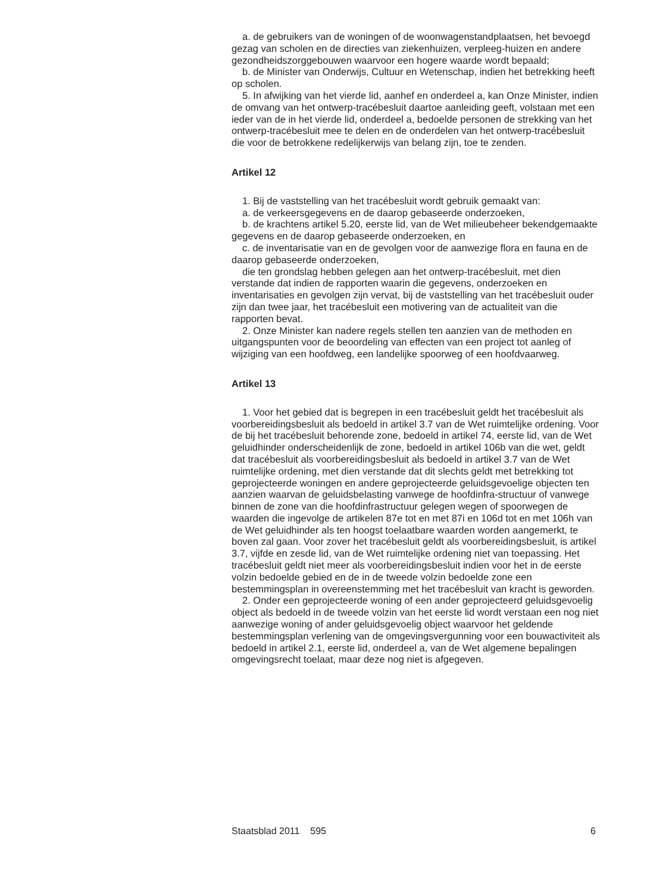a. de gebruikers van de woningen of de woonwagenstandplaatsen, het bevoegd gezag van scholen en de directies van ziekenhuizen, verpleeg-huizen en andere gezondheidszorggebouwen waarvoor een hogere waarde wordt bepaald;
b. de Minister van Onderwijs, Cultuur en Wetenschap, indien het betrekking heeft op scholen.
5. In afwijking van het vierde lid, aanhef en onderdeel a, kan Onze Minister, indien de omvang van het ontwerp-tracébesluit daartoe aanleiding geeft, volstaan met een ieder van de in het vierde lid, onderdeel a, bedoelde personen de strekking van het ontwerp-tracébesluit mee te delen en de onderdelen van het ontwerp-tracébesluit die voor de betrokkene redelijkerwijs van belang zijn, toe te zenden.
Artikel 12
1. Bij de vaststelling van het tracébesluit wordt gebruik gemaakt van:
a. de verkeersgegevens en de daarop gebaseerde onderzoeken,
b. de krachtens artikel 5.20, eerste lid, van de Wet milieubeheer bekendgemaakte gegevens en de daarop gebaseerde onderzoeken, en
c. de inventarisatie van en de gevolgen voor de aanwezige flora en fauna en de daarop gebaseerde onderzoeken,
die ten grondslag hebben gelegen aan het ontwerp-tracébesluit, met dien verstande dat indien de rapporten waarin die gegevens, onderzoeken en inventarisaties en gevolgen zijn vervat, bij de vaststelling van het tracébesluit ouder zijn dan twee jaar, het tracébesluit een motivering van de actualiteit van die rapporten bevat.
2. Onze Minister kan nadere regels stellen ten aanzien van de methoden en uitgangspunten voor de beoordeling van effecten van een project tot aanleg of wijziging van een hoofdweg, een landelijke spoorweg of een hoofdvaarweg.
Artikel 13
1. Voor het gebied dat is begrepen in een tracébesluit geldt het tracébesluit als voorbereidingsbesluit als bedoeld in artikel 3.7 van de Wet ruimtelijke ordening. Voor de bij het tracébesluit behorende zone, bedoeld in artikel 74, eerste lid, van de Wet geluidhinder onderscheidenlijk de zone, bedoeld in artikel 106b van die wet, geldt dat tracébesluit als voorbereidingsbesluit als bedoeld in artikel 3.7 van de Wet ruimtelijke ordening, met dien verstande dat dit slechts geldt met betrekking tot geprojecteerde woningen en andere geprojecteerde geluidsgevoelige objecten ten aanzien waarvan de geluidsbelasting vanwege de hoofdinfra-structuur of vanwege binnen de zone van die hoofdinfrastructuur gelegen wegen of spoorwegen de waarden die ingevolge de artikelen 87e tot en met 87i en 106d tot en met 106h van de Wet geluidhinder als ten hoogst toelaatbare waarden worden aangemerkt, te boven zal gaan. Voor zover het tracébesluit geldt als voorbereidingsbesluit, is artikel 3.7, vijfde en zesde lid, van de Wet ruimtelijke ordening niet van toepassing. Het tracébesluit geldt niet meer als voorbereidingsbesluit indien voor het in de eerste volzin bedoelde gebied en de in de tweede volzin bedoelde zone een bestemmingsplan in overeenstemming met het tracébesluit van kracht is geworden.
2. Onder een geprojecteerde woning of een ander geprojecteerd geluidsgevoelig object als bedoeld in de tweede volzin van het eerste lid wordt verstaan een nog niet aanwezige woning of ander geluidsgevoelig object waarvoor het geldende bestemmingsplan verlening van de omgevingsvergunning voor een bouwactiviteit als bedoeld in artikel 2.1, eerste lid, onderdeel a, van de Wet algemene bepalingen omgevingsrecht toelaat, maar deze nog niet is afgegeven.
Staatsblad 2011 595 6